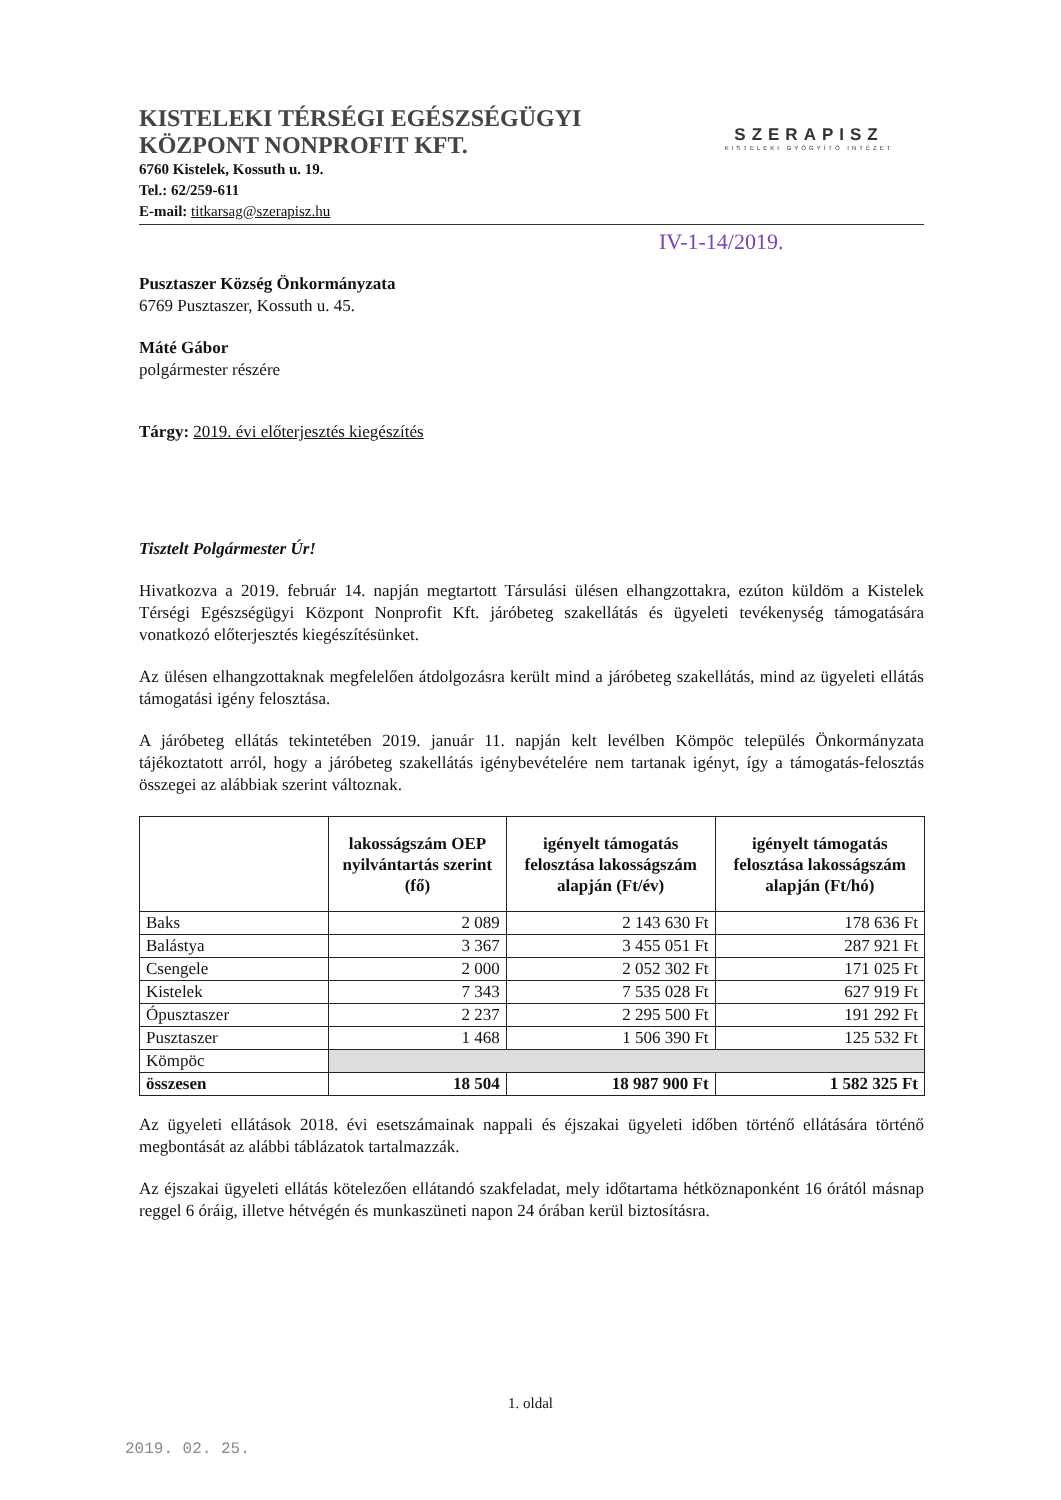KISTELEKI TÉRSÉGI EGÉSZSÉGÜGYI
KÖZPONT NONPROFIT KFT.
6760 Kistelek, Kossuth u. 19.
Tel.: 62/259-611
E-mail: titkarsag@szerapisz.hu
SZERAPISZ
KISTELEKI GYÓGYÍTÓ INTÉZET
IV-1-14/2019.
Pusztaszer Község Önkormányzata
6769 Pusztaszer, Kossuth u. 45.
Máté Gábor
polgármester részére
Tárgy: 2019. évi előterjesztés kiegészítés
Tisztelt Polgármester Úr!
Hivatkozva a 2019. február 14. napján megtartott Társulási ülésen elhangzottakra, ezúton küldöm a Kistelek Térségi Egészségügyi Központ Nonprofit Kft. járóbeteg szakellátás és ügyeleti tevékenység támogatására vonatkozó előterjesztés kiegészítésünket.
Az ülésen elhangzottaknak megfelelően átdolgozásra került mind a járóbeteg szakellátás, mind az ügyeleti ellátás támogatási igény felosztása.
A járóbeteg ellátás tekintetében 2019. január 11. napján kelt levélben Kömpöc település Önkormányzata tájékoztatott arról, hogy a járóbeteg szakellátás igénybevételére nem tartanak igényt, így a támogatás-felosztás összegei az alábbiak szerint változnak.
| | lakosságszám OEP nyilvántartás szerint (fő) | igényelt támogatás felosztása lakosságszám alapján (Ft/év) | igényelt támogatás felosztása lakosságszám alapján (Ft/hó) |
| --- | --- | --- | --- |
| Baks | 2 089 | 2 143 630 Ft | 178 636 Ft |
| Balástya | 3 367 | 3 455 051 Ft | 287 921 Ft |
| Csengele | 2 000 | 2 052 302 Ft | 171 025 Ft |
| Kistelek | 7 343 | 7 535 028 Ft | 627 919 Ft |
| Ópusztaszer | 2 237 | 2 295 500 Ft | 191 292 Ft |
| Pusztaszer | 1 468 | 1 506 390 Ft | 125 532 Ft |
| Kömpöc | | | |
| összesen | 18 504 | 18 987 900 Ft | 1 582 325 Ft |
Az ügyeleti ellátások 2018. évi esetszámainak nappali és éjszakai ügyeleti időben történő ellátására történő megbontását az alábbi táblázatok tartalmazzák.
Az éjszakai ügyeleti ellátás kötelezően ellátandó szakfeladat, mely időtartama hétköznaponként 16 órától másnap reggel 6 óráig, illetve hétvégén és munkaszüneti napon 24 órában kerül biztosításra.
1. oldal
2019. 02. 25.